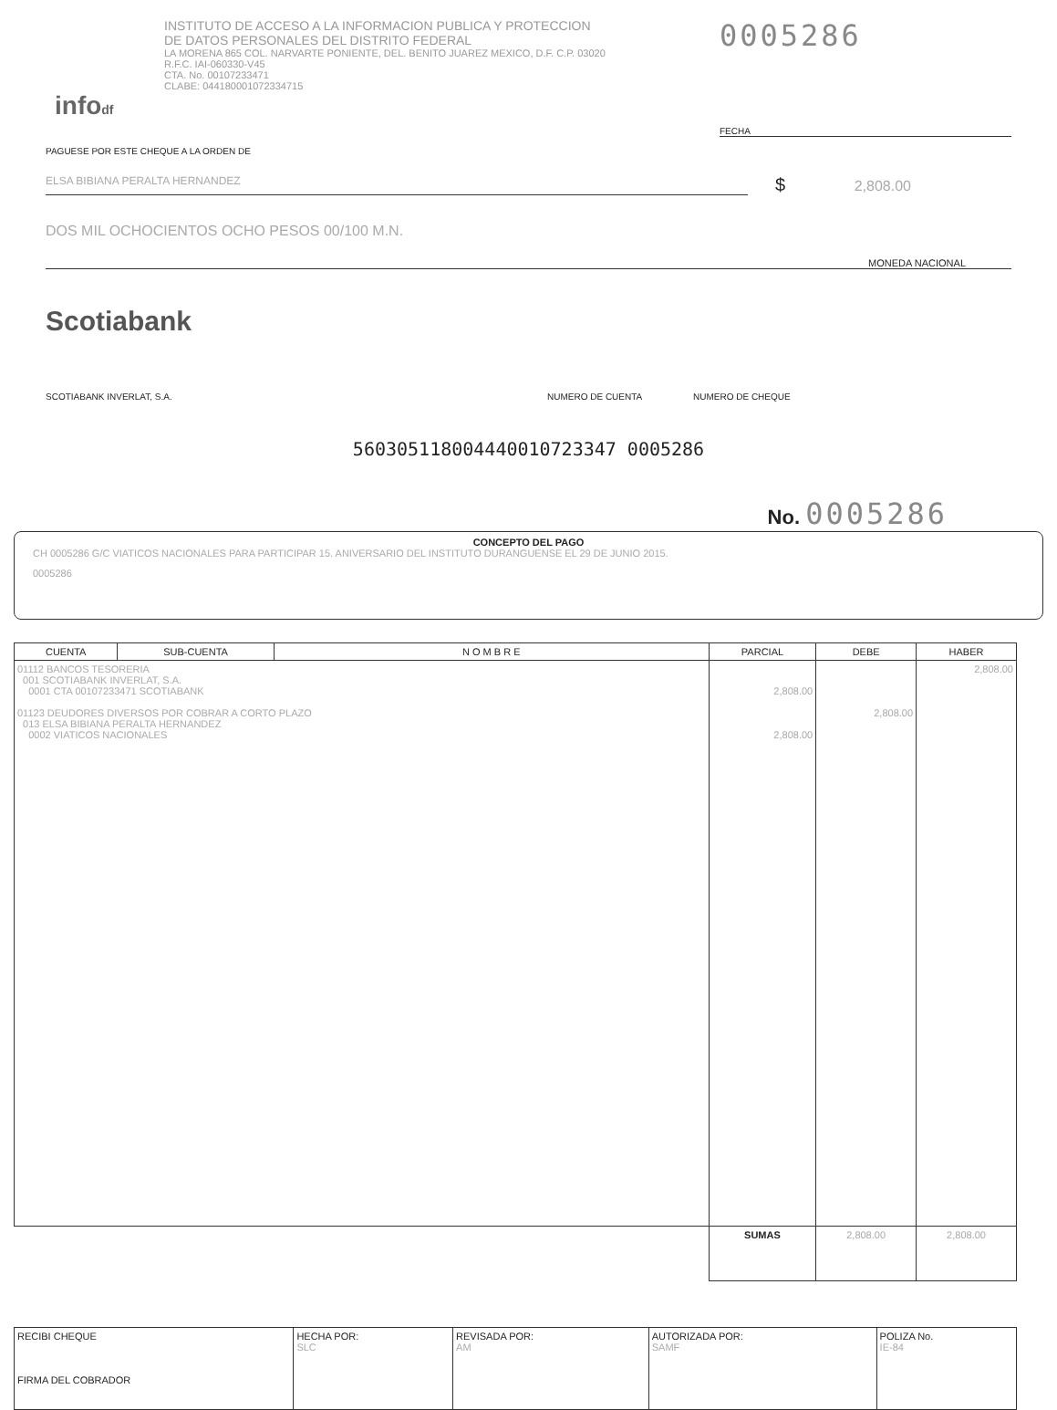infodf
INSTITUTO DE ACCESO A LA INFORMACION PUBLICA Y PROTECCION
DE DATOS PERSONALES DEL DISTRITO FEDERAL
LA MORENA 865 COL. NARVARTE PONIENTE, DEL. BENITO JUAREZ MEXICO, D.F. C.P. 03020
R.F.C. IAI-060330-V45
CTA. No. 00107233471
CLABE: 044180001072334715
0005286
FECHA
PAGUESE POR ESTE CHEQUE A LA ORDEN DE
ELSA BIBIANA PERALTA HERNANDEZ
$ 2,808.00
DOS MIL OCHOCIENTOS OCHO PESOS 00/100 M.N.
MONEDA NACIONAL
Scotiabank
SCOTIABANK INVERLAT, S.A. NUMERO DE CUENTA NUMERO DE CHEQUE
560305118004440010723347 0005286
No. 0005286
CONCEPTO DEL PAGO
CH 0005286 G/C VIATICOS NACIONALES PARA PARTICIPAR 15. ANIVERSARIO DEL INSTITUTO DURANGUENSE EL 29 DE JUNIO 2015.
0005286
| CUENTA | SUB-CUENTA | N O M B R E | PARCIAL | DEBE | HABER |
| --- | --- | --- | --- | --- | --- |
| 01112 BANCOS TESORERIA 001 SCOTIABANK INVERLAT, S.A. 0001 CTA 00107233471 SCOTIABANK 01123 DEUDORES DIVERSOS POR COBRAR A CORTO PLAZO 013 ELSA BIBIANA PERALTA HERNANDEZ 0002 VIATICOS NACIONALES | | | 2,808.00 2,808.00 | 2,808.00 | 2,808.00 |
| | | | SUMAS | 2,808.00 | 2,808.00 |
| RECIBI CHEQUE FIRMA DEL COBRADOR | HECHA POR: SLC | REVISADA POR: AM | AUTORIZADA POR: SAMF | POLIZA No. IE-84 |